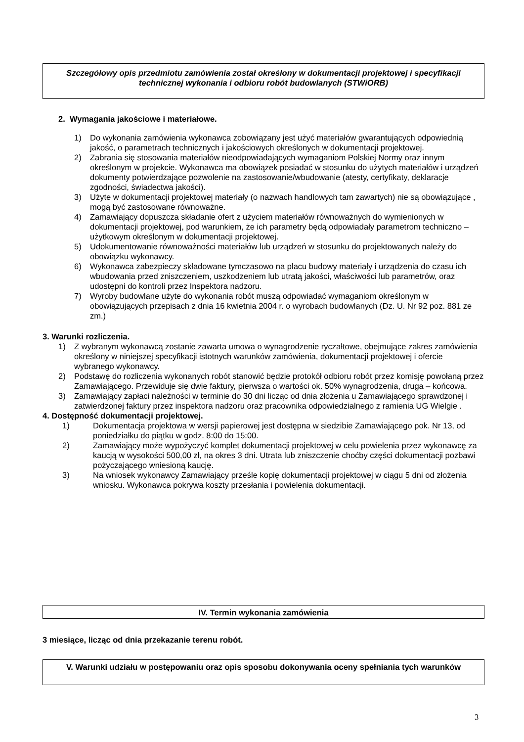Szczegółowy opis przedmiotu zamówienia został określony w dokumentacji projektowej i specyfikacji technicznej wykonania i odbioru robót budowlanych (STWiORB)
2. Wymagania jakościowe i materiałowe.
1) Do wykonania zamówienia wykonawca zobowiązany jest użyć materiałów gwarantujących odpowiednią jakość, o parametrach technicznych i jakościowych określonych w dokumentacji projektowej.
2) Zabrania się stosowania materiałów nieodpowiadających wymaganiom Polskiej Normy oraz innym określonym w projekcie. Wykonawca ma obowiązek posiadać w stosunku do użytych materiałów i urządzeń dokumenty potwierdzające pozwolenie na zastosowanie/wbudowanie (atesty, certyfikaty, deklaracje zgodności, świadectwa jakości).
3) Użyte w dokumentacji projektowej materiały (o nazwach handlowych tam zawartych) nie są obowiązujące , mogą być zastosowane równoważne.
4) Zamawiający dopuszcza składanie ofert z użyciem materiałów równoważnych do wymienionych w dokumentacji projektowej, pod warunkiem, że ich parametry będą odpowiadały parametrom techniczno – użytkowym określonym w dokumentacji projektowej.
5) Udokumentowanie równoważności materiałów lub urządzeń w stosunku do projektowanych należy do obowiązku wykonawcy.
6) Wykonawca zabezpieczy składowane tymczasowo na placu budowy materiały i urządzenia do czasu ich wbudowania przed zniszczeniem, uszkodzeniem lub utratą jakości, właściwości lub parametrów, oraz udostępni do kontroli przez Inspektora nadzoru.
7) Wyroby budowlane użyte do wykonania robót muszą odpowiadać wymaganiom określonym w obowiązujących przepisach z dnia 16 kwietnia 2004 r. o wyrobach budowlanych (Dz. U. Nr 92 poz. 881 ze zm.)
3. Warunki rozliczenia.
1) Z wybranym wykonawcą zostanie zawarta umowa o wynagrodzenie ryczałtowe, obejmujące zakres zamówienia określony w niniejszej specyfikacji istotnych warunków zamówienia, dokumentacji projektowej i ofercie wybranego wykonawcy.
2) Podstawę do rozliczenia wykonanych robót stanowić będzie protokół odbioru robót przez komisję powołaną przez Zamawiającego. Przewiduje się dwie faktury, pierwsza o wartości ok. 50% wynagrodzenia, druga – końcowa.
3) Zamawiający zapłaci należności w terminie do 30 dni licząc od dnia złożenia u Zamawiającego sprawdzonej i zatwierdzonej faktury przez inspektora nadzoru oraz pracownika odpowiedzialnego z ramienia UG Wielgie .
4. Dostępność dokumentacji projektowej.
1) Dokumentacja projektowa w wersji papierowej jest dostępna w siedzibie Zamawiającego pok. Nr 13, od poniedziałku do piątku w godz. 8:00 do 15:00.
2) Zamawiający może wypożyczyć komplet dokumentacji projektowej w celu powielenia przez wykonawcę za kaucją w wysokości 500,00 zł, na okres 3 dni. Utrata lub zniszczenie choćby części dokumentacji pozbawi pożyczającego wniesioną kaucję.
3) Na wniosek wykonawcy Zamawiający prześle kopię dokumentacji projektowej w ciągu 5 dni od złożenia wniosku. Wykonawca pokrywa koszty przesłania i powielenia dokumentacji.
IV. Termin wykonania zamówienia
3 miesiące, licząc od dnia przekazanie terenu robót.
V. Warunki udziału w postępowaniu oraz opis sposobu dokonywania oceny spełniania tych warunków
3